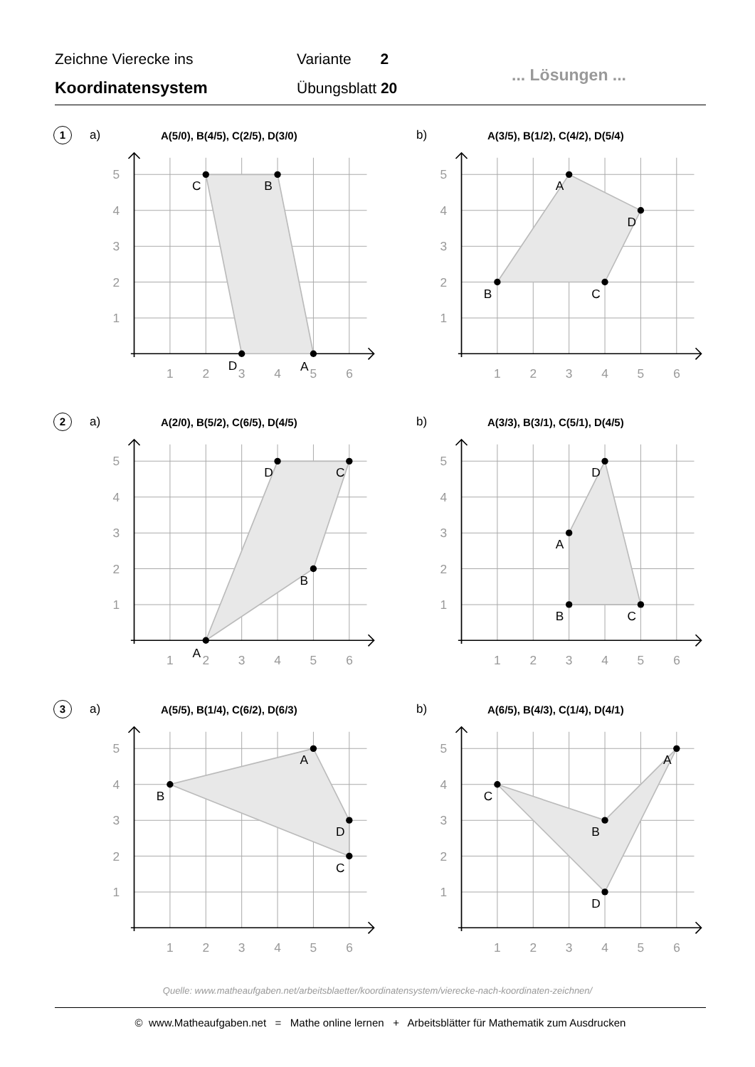Zeichne Vierecke ins
Koordinatensystem
Variante 2
Übungsblatt 20
... Lösungen ...
1 a) A(5/0), B(4/5), C(2/5), D(3/0)
1
2
3
4
5
6
1
2
3
4
5
A
B
C
D
b) A(3/5), B(1/2), C(4/2), D(5/4)
1
2
3
4
5
6
1
2
3
4
5
A
B
C
D
2 a) A(2/0), B(5/2), C(6/5), D(4/5)
1
2
3
4
5
6
1
2
3
4
5
A
B
C
D
b) A(3/3), B(3/1), C(5/1), D(4/5)
1
2
3
4
5
6
1
2
3
4
5
A
B
C
D
3 a) A(5/5), B(1/4), C(6/2), D(6/3)
1
2
3
4
5
6
1
2
3
4
5
A
B
C
D
b) A(6/5), B(4/3), C(1/4), D(4/1)
1
2
3
4
5
6
1
2
3
4
5
A
B
C
D
Quelle: www.matheaufgaben.net/arbeitsblaetter/koordinatensystem/vierecke-nach-koordinaten-zeichnen/
© www.Matheaufgaben.net = Mathe online lernen + Arbeitsblätter für Mathematik zum Ausdrucken